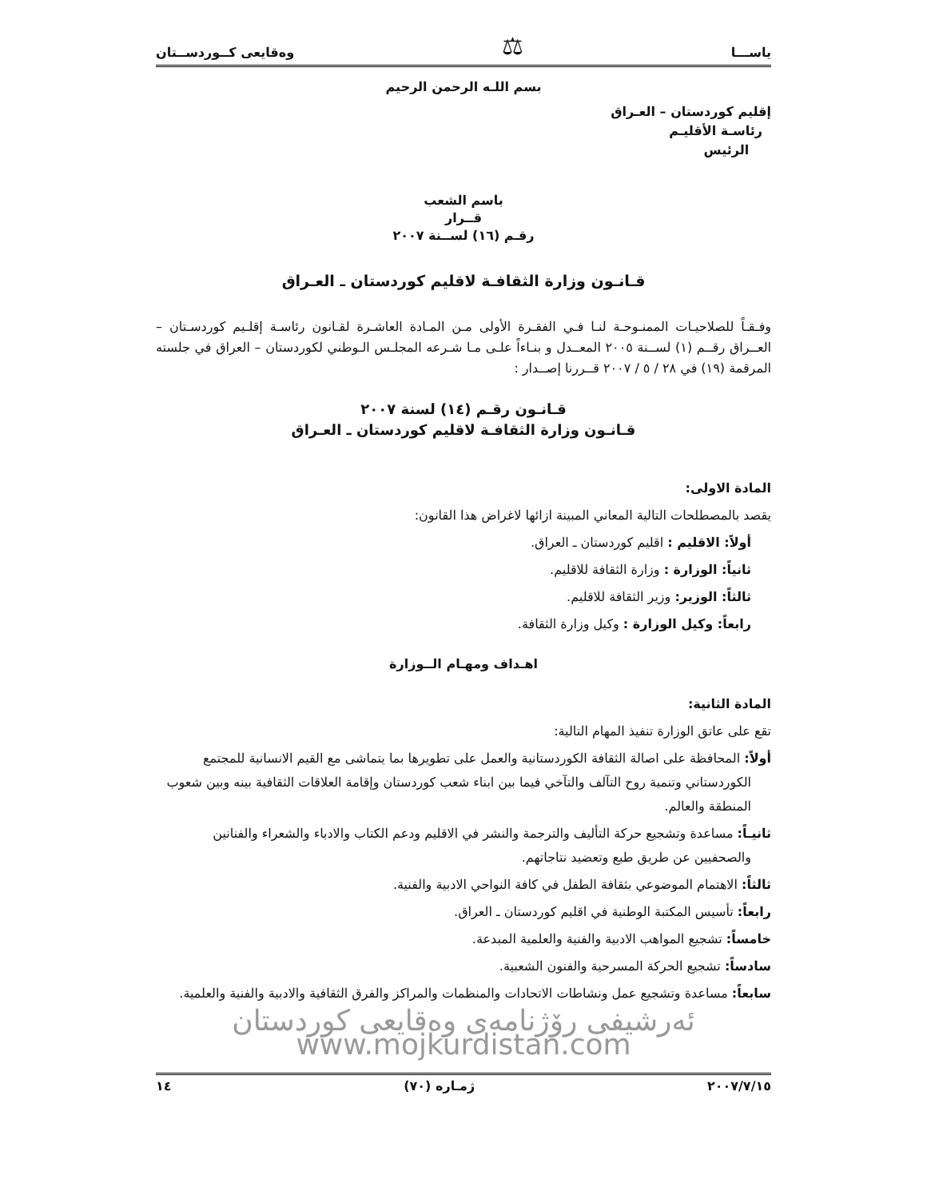ياســـا ⚖ وەقايعى كــوردســتان
بسم اللـه الرحمن الرحيم
إقليم كوردستان – العـراق
رئاسـة الأقليـم
الرئيس
باسم الشعب
قــرار
رقـم (١٦) لســنة ٢٠٠٧
قـانـون وزارة الثقافـة لاقليم كوردستان ـ العـراق
وفـقـاً للصلاحيـات الممنـوحـة لنـا فـي الفقـرة الأولى مـن المـادة العاشـرة لقـانون رئاسـة إقلـيم كوردسـتان – العــراق رقــم (١) لســنة ٢٠٠٥ المعــدل و بنـاءاً علـى مـا شـرعه المجلـس الـوطني لكوردستان – العراق في جلسته المرقمة (١٩) في ٢٨ / ٥ / ٢٠٠٧ قــررنا إصــدار :
قـانـون رقـم (١٤) لسنة ٢٠٠٧
قـانـون وزارة الثقافـة لاقليم كوردستان ـ العـراق
المادة الاولى:
يقصد بالمصطلحات التالية المعاني المبينة ازائها لاغراض هذا القانون:
أولاً: الاقليم : اقليم كوردستان ـ العراق.
ثانياً: الوزارة : وزارة الثقافة للاقليم.
ثالثاً: الوزير: وزير الثقافة للاقليم.
رابعاً: وكيل الوزارة : وكيل وزارة الثقافة.
اهـداف ومهـام الــوزارة
المادة الثانية:
تقع على عاتق الوزارة تنفيذ المهام التالية:
أولاً: المحافظة على اصالة الثقافة الكوردستانية والعمل على تطويرها بما يتماشى مع القيم الانسانية للمجتمع الكوردستاني وتنمية روح التآلف والتآخي فيما بين ابناء شعب كوردستان وإقامة العلاقات الثقافية بينه وبين شعوب المنطقة والعالم.
ثانيـاً: مساعدة وتشجيع حركة التأليف والترجمة والنشر في الاقليم ودعم الكتاب والادباء والشعراء والفنانين والصحفيين عن طريق طبع وتعضيد نتاجاتهم.
ثالثاً: الاهتمام الموضوعي بثقافة الطفل في كافة النواحي الادبية والفنية.
رابعاً: تأسيس المكتبة الوطنية في اقليم كوردستان ـ العراق.
خامساً: تشجيع المواهب الادبية والفنية والعلمية المبدعة.
سادساً: تشجيع الحركة المسرحية والفنون الشعبية.
سابعاً: مساعدة وتشجيع عمل ونشاطات الاتحادات والمنظمات والمراكز والفرق الثقافية والادبية والفنية والعلمية.
ئەرشیفی رۆژنامەی وەقایعی کوردستان www.mojkurdistan.com
٢٠٠٧/٧/١٥ ژمـاره (٧٠) ١٤